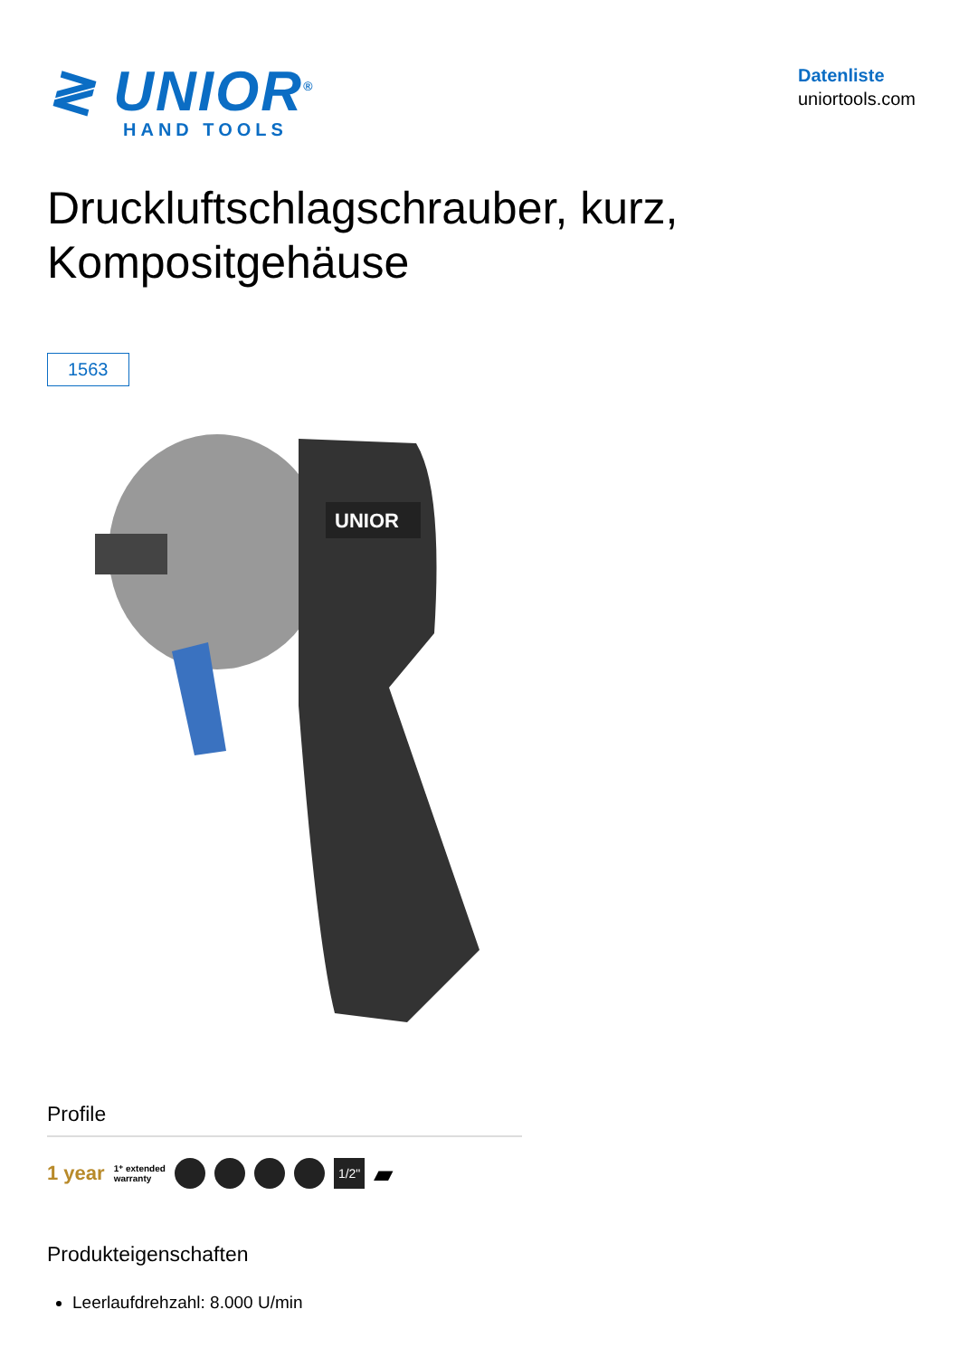≷ UNIOR<sup>®</sup>
HAND TOOLS
Datenliste
uniortools.com
Druckluftschlagschrauber, kurz,
Kompositgehäuse
1563
UNIOR
Profile
1 year 1⁺ extended
warranty
1/2" ▰
Produkteigenschaften
Leerlaufdrehzahl: 8.000 U/min